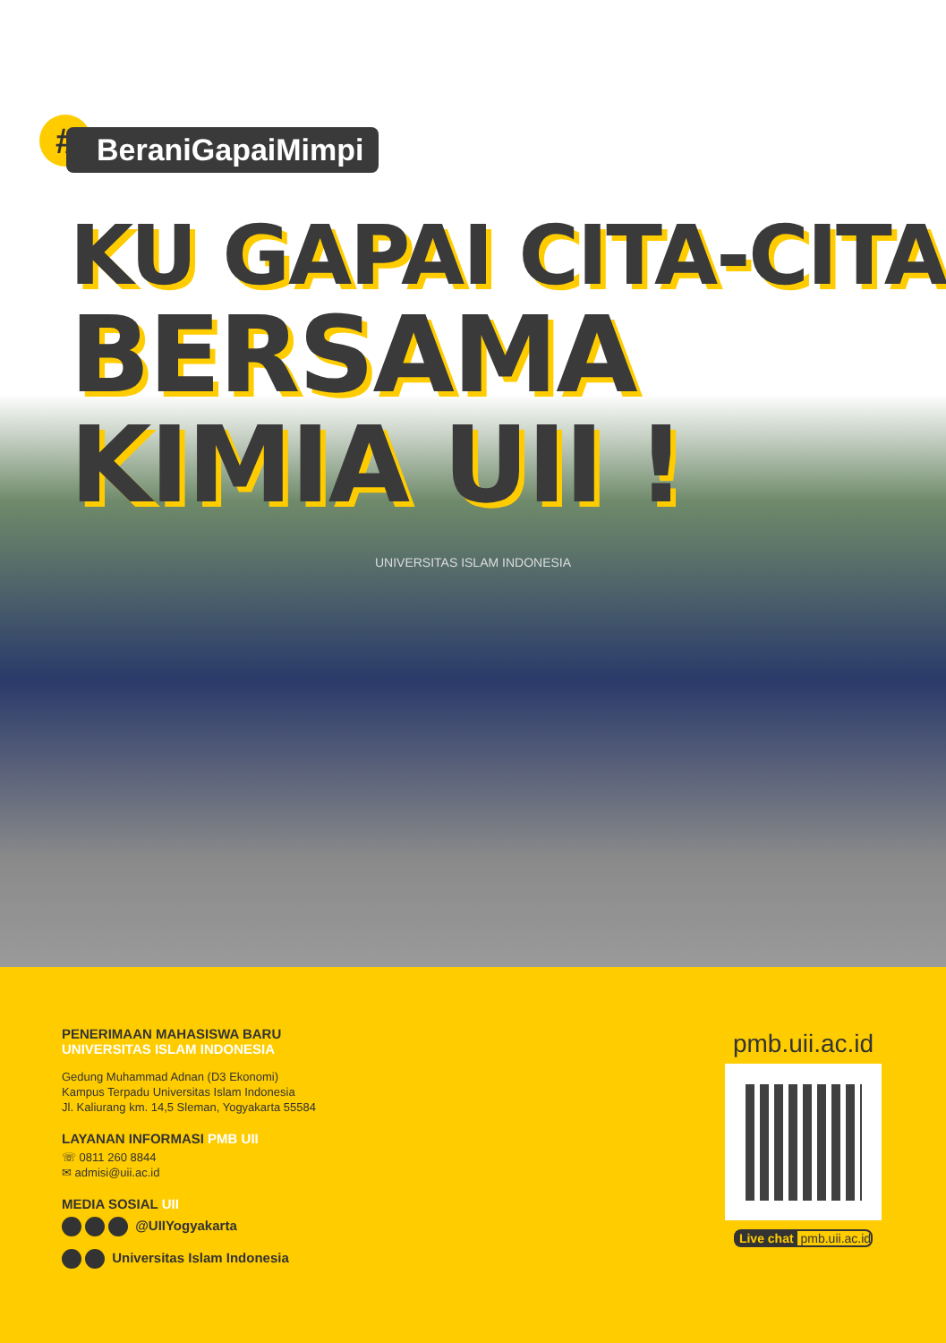# BeraniGapaiMimpi
KU GAPAI CITA-CITA
BERSAMA KIMIA UII !
UNIVERSITAS ISLAM INDONESIA
PENERIMAAN MAHASISWA BARU
UNIVERSITAS ISLAM INDONESIA
Gedung Muhammad Adnan (D3 Ekonomi)
Kampus Terpadu Universitas Islam Indonesia
Jl. Kaliurang km. 14,5 Sleman, Yogyakarta 55584
LAYANAN INFORMASI PMB UII
☏ 0811 260 8844
✉ admisi@uii.ac.id
MEDIA SOSIAL UII
@UIIYogyakarta
Universitas Islam Indonesia
pmb.uii.ac.id
Live chat pmb.uii.ac.id